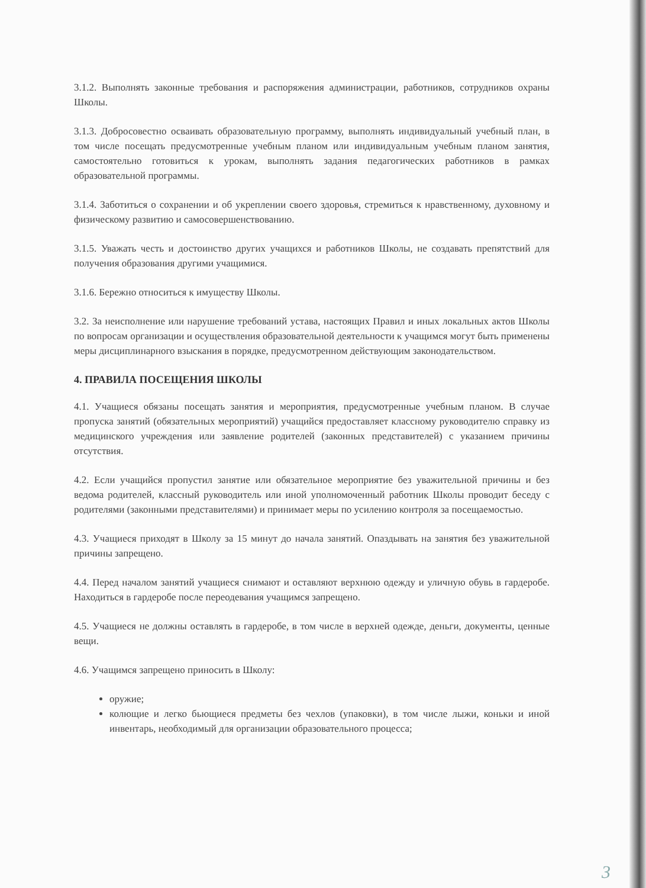3.1.2. Выполнять законные требования и распоряжения администрации, работников, сотрудников охраны Школы.
3.1.3. Добросовестно осваивать образовательную программу, выполнять индивидуальный учебный план, в том числе посещать предусмотренные учебным планом или индивидуальным учебным планом занятия, самостоятельно готовиться к урокам, выполнять задания педагогических работников в рамках образовательной программы.
3.1.4. Заботиться о сохранении и об укреплении своего здоровья, стремиться к нравственному, духовному и физическому развитию и самосовершенствованию.
3.1.5. Уважать честь и достоинство других учащихся и работников Школы, не создавать препятствий для получения образования другими учащимися.
3.1.6. Бережно относиться к имуществу Школы.
3.2. За неисполнение или нарушение требований устава, настоящих Правил и иных локальных актов Школы по вопросам организации и осуществления образовательной деятельности к учащимся могут быть применены меры дисциплинарного взыскания в порядке, предусмотренном действующим законодательством.
4. ПРАВИЛА ПОСЕЩЕНИЯ ШКОЛЫ
4.1. Учащиеся обязаны посещать занятия и мероприятия, предусмотренные учебным планом. В случае пропуска занятий (обязательных мероприятий) учащийся предоставляет классному руководителю справку из медицинского учреждения или заявление родителей (законных представителей) с указанием причины отсутствия.
4.2. Если учащийся пропустил занятие или обязательное мероприятие без уважительной причины и без ведома родителей, классный руководитель или иной уполномоченный работник Школы проводит беседу с родителями (законными представителями) и принимает меры по усилению контроля за посещаемостью.
4.3. Учащиеся приходят в Школу за 15 минут до начала занятий. Опаздывать на занятия без уважительной причины запрещено.
4.4. Перед началом занятий учащиеся снимают и оставляют верхнюю одежду и уличную обувь в гардеробе. Находиться в гардеробе после переодевания учащимся запрещено.
4.5. Учащиеся не должны оставлять в гардеробе, в том числе в верхней одежде, деньги, документы, ценные вещи.
4.6. Учащимся запрещено приносить в Школу:
оружие;
колющие и легко бьющиеся предметы без чехлов (упаковки), в том числе лыжи, коньки и иной инвентарь, необходимый для организации образовательного процесса;
3